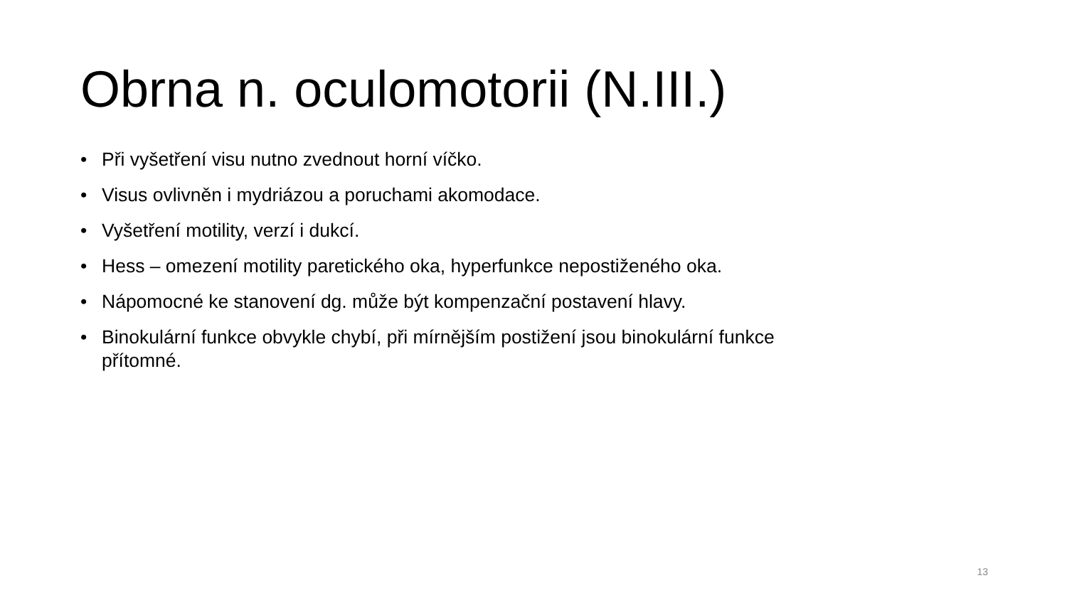Obrna n. oculomotorii (N.III.)
• Při vyšetření visu nutno zvednout horní víčko.
• Visus ovlivněn i mydriázou a poruchami akomodace.
• Vyšetření motility, verzí i dukcí.
• Hess – omezení motility paretického oka, hyperfunkce nepostiženého oka.
• Nápomocné ke stanovení dg. může být kompenzační postavení hlavy.
• Binokulární funkce obvykle chybí, při mírnějším postižení jsou binokulární funkce přítomné.
13